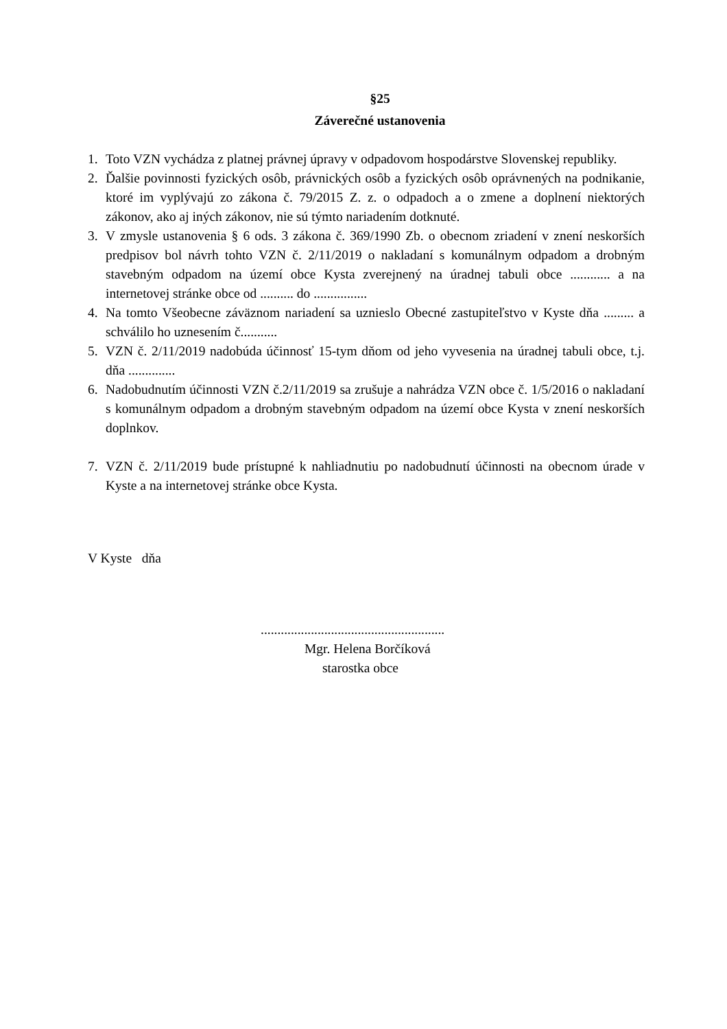§25
Záverečné ustanovenia
1. Toto VZN vychádza z platnej právnej úpravy v odpadovom hospodárstve Slovenskej republiky.
2. Ďalšie povinnosti fyzických osôb, právnických osôb a fyzických osôb oprávnených na podnikanie, ktoré im vyplývajú zo zákona č. 79/2015 Z. z. o odpadoch a o zmene a doplnení niektorých zákonov, ako aj iných zákonov, nie sú týmto nariadením dotknuté.
3. V zmysle ustanovenia § 6 ods. 3 zákona č. 369/1990 Zb. o obecnom zriadení v znení neskorších predpisov bol návrh tohto VZN č. 2/11/2019 o nakladaní s komunálnym odpadom a drobným stavebným odpadom na území obce Kysta zverejnený na úradnej tabuli obce ............ a na internetovej stránke obce od .......... do ................
4. Na tomto Všeobecne záväznom nariadení sa uznieslo Obecné zastupiteľstvo v Kyste dňa ......... a schválilo ho uznesením č...........
5. VZN č. 2/11/2019 nadobúda účinnosť 15-tym dňom od jeho vyvesenia na úradnej tabuli obce, t.j. dňa ..............
6. Nadobudnutím účinnosti VZN č.2/11/2019 sa zrušuje a nahrádza VZN obce č. 1/5/2016 o nakladaní s komunálnym odpadom a drobným stavebným odpadom na území obce Kysta v znení neskorších doplnkov.
7. VZN č. 2/11/2019 bude prístupné k nahliadnutiu po nadobudnutí účinnosti na obecnom úrade v Kyste a na internetovej stránke obce Kysta.
V Kyste dňa
.......................................................
Mgr. Helena Borčíková
starostka obce